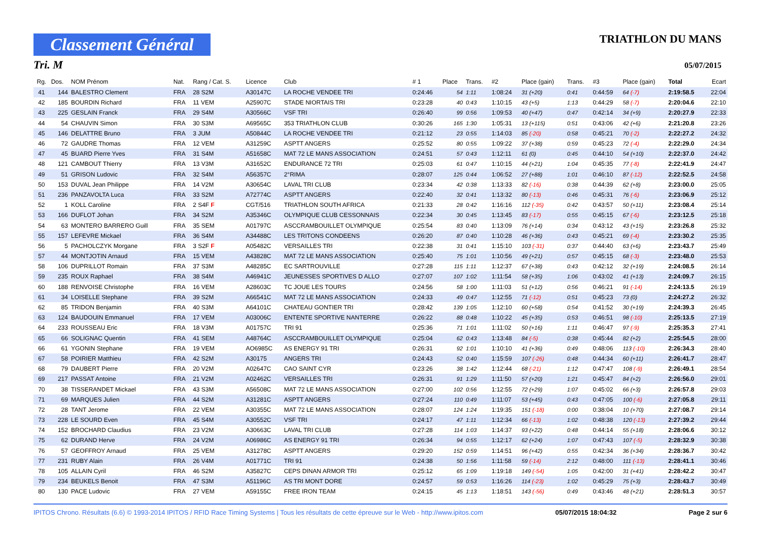Classement Général
TRIATHLON DU MANS
Tri. M 05/07/2015
| Rg. | Dos. | NOM Prénom | Nat. | Rang / Cat. S. | Licence | Club | # 1 | Place | Trans. | #2 | Place (gain) | Trans. | #3 | Place (gain) | Total | Ecart |
| --- | --- | --- | --- | --- | --- | --- | --- | --- | --- | --- | --- | --- | --- | --- | --- | --- |
| 41 | 144 | BALESTRO Clement | FRA | 28 S2M | A30147C | LA ROCHE VENDEE TRI | 0:24:46 | 54 | 1:11 | 1:08:24 | 31 (+20) | 0:41 | 0:44:59 | 64 (-7) | 2:19:58.5 | 22:04 |
| 42 | 185 | BOURDIN Richard | FRA | 11 VEM | A25907C | STADE NIORTAIS TRI | 0:23:28 | 40 | 0:43 | 1:10:15 | 43 (+5) | 1:13 | 0:44:29 | 58 (-7) | 2:20:04.6 | 22:10 |
| 43 | 225 | GESLAIN Franck | FRA | 29 S4M | A30566C | VSF TRI | 0:26:40 | 99 | 0:56 | 1:09:53 | 40 (+47) | 0:47 | 0:42:14 | 34 (+9) | 2:20:27.9 | 22:33 |
| 44 | 54 | CHAUVIN Simon | FRA | 30 S3M | A69565C | 353 TRIATHLON CLUB | 0:30:26 | 165 | 1:30 | 1:05:31 | 13 (+115) | 0:51 | 0:43:06 | 42 (+6) | 2:21:20.8 | 23:26 |
| 45 | 146 | DELATTRE Bruno | FRA | 3 JUM | A50844C | LA ROCHE VENDEE TRI | 0:21:12 | 23 | 0:55 | 1:14:03 | 85 (-20) | 0:58 | 0:45:21 | 70 (-2) | 2:22:27.2 | 24:32 |
| 46 | 72 | GAUDRE Thomas | FRA | 12 VEM | A31259C | ASPTT ANGERS | 0:25:52 | 80 | 0:55 | 1:09:22 | 37 (+38) | 0:59 | 0:45:23 | 72 (-4) | 2:22:29.0 | 24:34 |
| 47 | 45 | BUARD Pierre Yves | FRA | 31 S4M | A51658C | MAT 72 LE MANS ASSOCIATION | 0:24:51 | 57 | 0:43 | 1:12:11 | 61 (0) | 0:45 | 0:44:10 | 54 (+10) | 2:22:37.0 | 24:42 |
| 48 | 121 | CAMBOUT Thierry | FRA | 13 V3M | A31652C | ENDURANCE 72 TRI | 0:25:03 | 61 | 0:47 | 1:10:15 | 44 (+21) | 1:04 | 0:45:35 | 77 (-8) | 2:22:41.9 | 24:47 |
| 49 | 51 | GRISON Ludovic | FRA | 32 S4M | A56357C | 2°RIMA | 0:28:07 | 125 | 0:44 | 1:06:52 | 27 (+88) | 1:01 | 0:46:10 | 87 (-12) | 2:22:52.5 | 24:58 |
| 50 | 153 | DUVAL Jean Philippe | FRA | 14 V2M | A30654C | LAVAL TRI CLUB | 0:23:34 | 42 | 0:38 | 1:13:33 | 82 (-16) | 0:38 | 0:44:39 | 62 (+8) | 2:23:00.0 | 25:05 |
| 51 | 236 | PANZAVOLTA Luca | FRA | 33 S2M | A72774C | ASPTT ANGERS | 0:22:40 | 32 | 0:41 | 1:13:32 | 80 (-13) | 0:46 | 0:45:31 | 76 (-6) | 2:23:06.9 | 25:12 |
| 52 | 1 | KOLL Caroline | FRA | 2 S4F F | CGT/516 | TRIATHLON SOUTH AFRICA | 0:21:33 | 28 | 0:42 | 1:16:16 | 112 (-35) | 0:42 | 0:43:57 | 50 (+11) | 2:23:08.4 | 25:14 |
| 53 | 166 | DUFLOT Johan | FRA | 34 S2M | A35346C | OLYMPIQUE CLUB CESSONNAIS | 0:22:34 | 30 | 0:45 | 1:13:45 | 83 (-17) | 0:55 | 0:45:15 | 67 (-6) | 2:23:12.5 | 25:18 |
| 54 | 63 | MONTERO BARRERO Guill | FRA | 35 SEM | A01797C | ASCCRAMBOUILLET OLYMPIQUE | 0:25:54 | 83 | 0:40 | 1:13:09 | 76 (+14) | 0:34 | 0:43:12 | 43 (+15) | 2:23:26.8 | 25:32 |
| 55 | 157 | LEFEVRE Mickael | FRA | 36 S4M | A34488C | LES TRITONS CONDEENS | 0:26:20 | 87 | 0:40 | 1:10:28 | 46 (+36) | 0:43 | 0:45:21 | 69 (-4) | 2:23:30.2 | 25:35 |
| 56 | 5 | PACHOLCZYK Morgane | FRA | 3 S2F F | A05482C | VERSAILLES TRI | 0:22:38 | 31 | 0:41 | 1:15:10 | 103 (-31) | 0:37 | 0:44:40 | 63 (+6) | 2:23:43.7 | 25:49 |
| 57 | 44 | MONTJOTIN Arnaud | FRA | 15 VEM | A43828C | MAT 72 LE MANS ASSOCIATION | 0:25:40 | 75 | 1:01 | 1:10:56 | 49 (+21) | 0:57 | 0:45:15 | 68 (-3) | 2:23:48.0 | 25:53 |
| 58 | 106 | DUPRILLOT Romain | FRA | 37 S3M | A48285C | EC SARTROUVILLE | 0:27:28 | 115 | 1:11 | 1:12:37 | 67 (+38) | 0:43 | 0:42:12 | 32 (+19) | 2:24:08.5 | 26:14 |
| 59 | 235 | ROUX Raphael | FRA | 38 S4M | A46941C | JEUNESSES SPORTIVES D ALLO | 0:27:07 | 107 | 1:02 | 1:11:54 | 58 (+35) | 1:06 | 0:43:02 | 41 (+13) | 2:24:09.7 | 26:15 |
| 60 | 188 | RENVOISE Christophe | FRA | 16 VEM | A28603C | TC JOUE LES TOURS | 0:24:56 | 58 | 1:00 | 1:11:03 | 51 (+12) | 0:56 | 0:46:21 | 91 (-14) | 2:24:13.5 | 26:19 |
| 61 | 34 | LOISELLE Stephane | FRA | 39 S2M | A66541C | MAT 72 LE MANS ASSOCIATION | 0:24:33 | 49 | 0:47 | 1:12:55 | 71 (-12) | 0:51 | 0:45:23 | 73 (0) | 2:24:27.2 | 26:32 |
| 62 | 85 | TRIDON Benjamin | FRA | 40 S3M | A64101C | CHATEAU GONTIER TRI | 0:28:42 | 139 | 1:05 | 1:12:10 | 60 (+58) | 0:54 | 0:41:52 | 30 (+19) | 2:24:39.3 | 26:45 |
| 63 | 124 | BAUDOUIN Emmanuel | FRA | 17 VEM | A03006C | ENTENTE SPORTIVE NANTERRE | 0:26:22 | 88 | 0:48 | 1:10:22 | 45 (+35) | 0:53 | 0:46:51 | 98 (-10) | 2:25:13.5 | 27:19 |
| 64 | 233 | ROUSSEAU Eric | FRA | 18 V3M | A01757C | TRI 91 | 0:25:36 | 71 | 1:01 | 1:11:02 | 50 (+16) | 1:11 | 0:46:47 | 97 (-9) | 2:25:35.3 | 27:41 |
| 65 | 66 | SOLIGNAC Quentin | FRA | 41 SEM | A48764C | ASCCRAMBOUILLET OLYMPIQUE | 0:25:04 | 62 | 0:43 | 1:13:48 | 84 (-5) | 0:38 | 0:45:44 | 82 (+2) | 2:25:54.5 | 28:00 |
| 66 | 61 | YGONIN Stephane | FRA | 19 VEM | AO6985C | AS ENERGY 91 TRI | 0:26:31 | 92 | 1:01 | 1:10:10 | 41 (+36) | 0:49 | 0:48:06 | 113 (-10) | 2:26:34.3 | 28:40 |
| 67 | 58 | POIRIER Matthieu | FRA | 42 S2M | A30175 | ANGERS TRI | 0:24:43 | 52 | 0:40 | 1:15:59 | 107 (-26) | 0:48 | 0:44:34 | 60 (+11) | 2:26:41.7 | 28:47 |
| 68 | 79 | DAUBERT Pierre | FRA | 20 V2M | A02647C | CAO SAINT CYR | 0:23:26 | 38 | 1:42 | 1:12:44 | 68 (-21) | 1:12 | 0:47:47 | 108 (-9) | 2:26:49.1 | 28:54 |
| 69 | 217 | PASSAT Antoine | FRA | 21 V2M | A02462C | VERSAILLES TRI | 0:26:31 | 91 | 1:29 | 1:11:50 | 57 (+20) | 1:21 | 0:45:47 | 84 (+2) | 2:26:56.0 | 29:01 |
| 70 | 38 | TISSERANDET Mickael | FRA | 43 S3M | A56508C | MAT 72 LE MANS ASSOCIATION | 0:27:00 | 102 | 0:56 | 1:12:55 | 72 (+29) | 1:07 | 0:45:02 | 66 (+3) | 2:26:57.8 | 29:03 |
| 71 | 69 | MARQUES Julien | FRA | 44 S2M | A31281C | ASPTT ANGERS | 0:27:24 | 110 | 0:49 | 1:11:07 | 53 (+45) | 0:43 | 0:47:05 | 100 (-6) | 2:27:05.8 | 29:11 |
| 72 | 28 | TANT Jerome | FRA | 22 VEM | A30355C | MAT 72 LE MANS ASSOCIATION | 0:28:07 | 124 | 1:24 | 1:19:35 | 151 (-18) | 0:00 | 0:38:04 | 10 (+70) | 2:27:08.7 | 29:14 |
| 73 | 228 | LE SOURD Even | FRA | 45 S4M | A30552C | VSF TRI | 0:24:17 | 47 | 1:11 | 1:12:34 | 66 (-13) | 1:02 | 0:48:38 | 120 (-13) | 2:27:39.2 | 29:44 |
| 74 | 152 | BROCHARD Claudius | FRA | 23 V2M | A30663C | LAVAL TRI CLUB | 0:27:28 | 114 | 1:03 | 1:14:37 | 93 (+22) | 0:48 | 0:44:14 | 55 (+18) | 2:28:06.6 | 30:12 |
| 75 | 62 | DURAND Herve | FRA | 24 V2M | A06986C | AS ENERGY 91 TRI | 0:26:34 | 94 | 0:55 | 1:12:17 | 62 (+24) | 1:07 | 0:47:43 | 107 (-5) | 2:28:32.9 | 30:38 |
| 76 | 57 | GEOFFROY Arnaud | FRA | 25 VEM | A31278C | ASPTT ANGERS | 0:29:20 | 152 | 0:59 | 1:14:51 | 96 (+42) | 0:55 | 0:42:34 | 36 (+34) | 2:28:36.7 | 30:42 |
| 77 | 231 | RUBY Alain | FRA | 26 V4M | A01771C | TRI 91 | 0:24:38 | 50 | 1:56 | 1:11:58 | 59 (-14) | 2:12 | 0:48:00 | 111 (-13) | 2:28:41.1 | 30:46 |
| 78 | 105 | ALLAIN Cyril | FRA | 46 S2M | A35827C | CEPS DINAN ARMOR TRI | 0:25:12 | 65 | 1:09 | 1:19:18 | 149 (-54) | 1:05 | 0:42:00 | 31 (+41) | 2:28:42.2 | 30:47 |
| 79 | 234 | BEUKELS Benoit | FRA | 47 S3M | A51196C | AS TRI MONT DORE | 0:24:57 | 59 | 0:53 | 1:16:26 | 114 (-23) | 1:02 | 0:45:29 | 75 (+3) | 2:28:43.7 | 30:49 |
| 80 | 130 | PACE Ludovic | FRA | 27 VEM | A59155C | FREE IRON TEAM | 0:24:15 | 45 | 1:13 | 1:18:51 | 143 (-56) | 0:49 | 0:43:46 | 48 (+21) | 2:28:51.3 | 30:57 |
IPITOS Chrono. Résultats (6.6) © 1993-2014 IPITOS / RFID Race Timing Systems | Tous les résultats de cette épreuve sur le Web - http://www.ipitos.com 05/07/2015 18:04:32 Page 2 sur 6